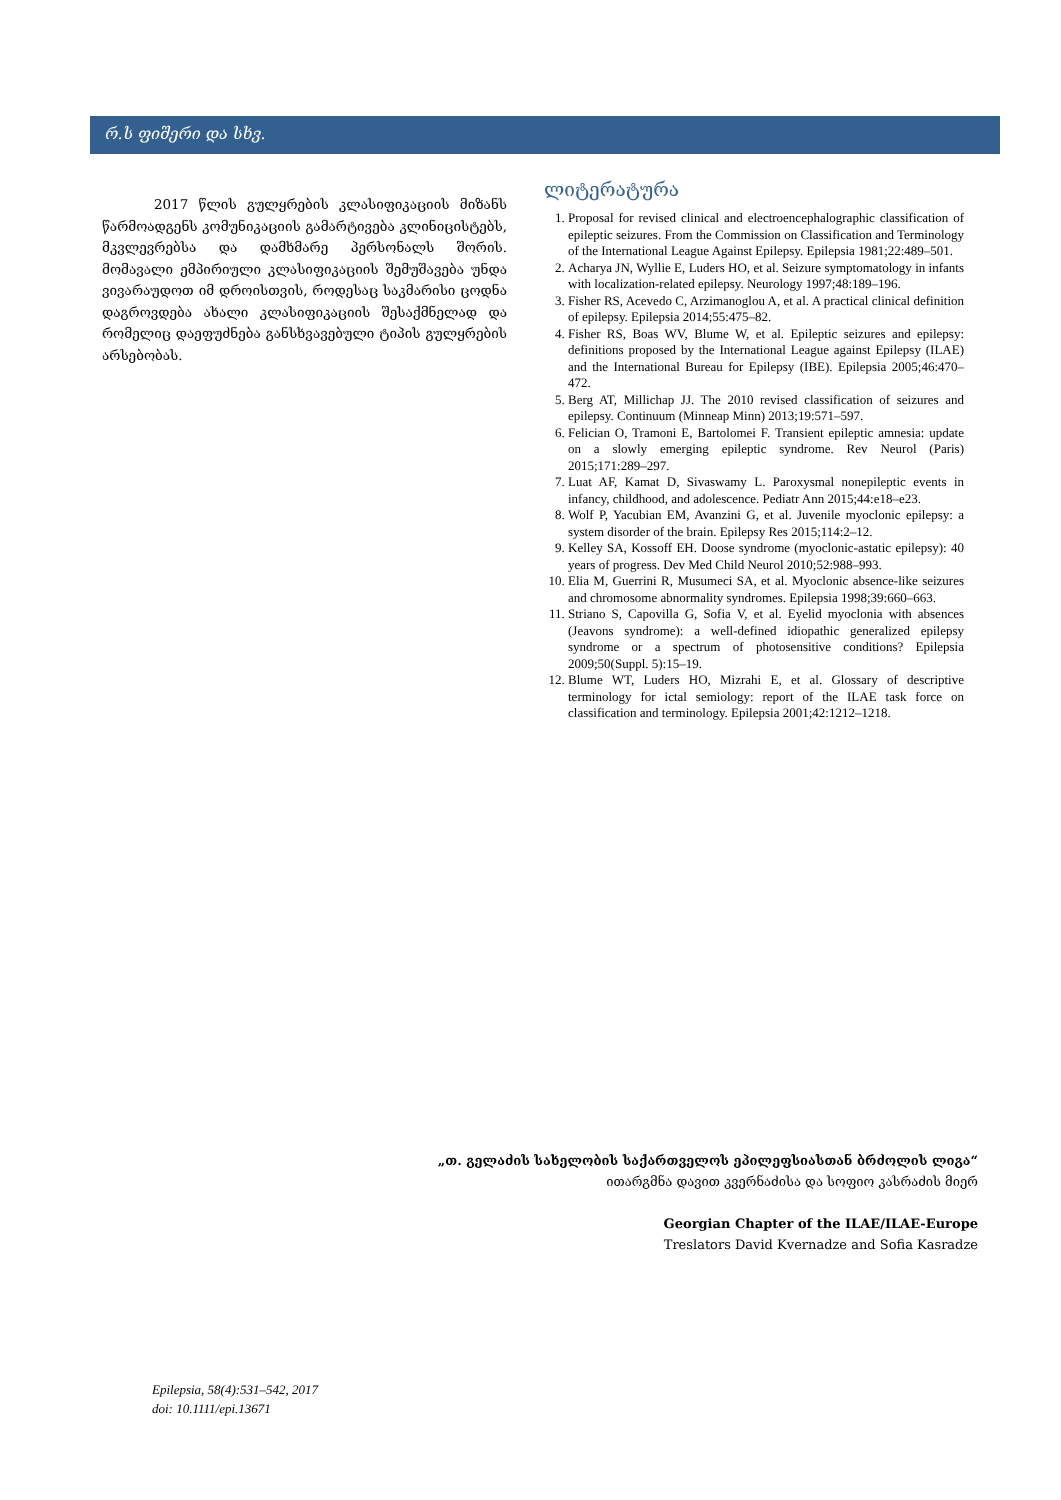რ.ს ფიშერი და სხვ.
2017 წლის გულყრების კლასიფიკაციის მიზანს წარმოადგენს კომუნიკაციის გამარტივება კლინიცისტებს, მკვლევრებსა და დამხმარე პერსონალს შორის. მომავალი ემპირიული კლასიფიკაციის შემუშავება უნდა ვივარაუდოთ იმ დროისთვის, როდესაც საკმარისი ცოდნა დაგროვდება ახალი კლასიფიკაციის შესაქმნელად და რომელიც დაეფუძნება განსხვავებული ტიპის გულყრების არსებობას.
ლიტერატურა
1. Proposal for revised clinical and electroencephalographic classification of epileptic seizures. From the Commission on Classification and Terminology of the International League Against Epilepsy. Epilepsia 1981;22:489–501.
2. Acharya JN, Wyllie E, Luders HO, et al. Seizure symptomatology in infants with localization-related epilepsy. Neurology 1997;48:189–196.
3. Fisher RS, Acevedo C, Arzimanoglou A, et al. A practical clinical definition of epilepsy. Epilepsia 2014;55:475–82.
4. Fisher RS, Boas WV, Blume W, et al. Epileptic seizures and epilepsy: definitions proposed by the International League against Epilepsy (ILAE) and the International Bureau for Epilepsy (IBE). Epilepsia 2005;46:470–472.
5. Berg AT, Millichap JJ. The 2010 revised classification of seizures and epilepsy. Continuum (Minneap Minn) 2013;19:571–597.
6. Felician O, Tramoni E, Bartolomei F. Transient epileptic amnesia: update on a slowly emerging epileptic syndrome. Rev Neurol (Paris) 2015;171:289–297.
7. Luat AF, Kamat D, Sivaswamy L. Paroxysmal nonepileptic events in infancy, childhood, and adolescence. Pediatr Ann 2015;44:e18–e23.
8. Wolf P, Yacubian EM, Avanzini G, et al. Juvenile myoclonic epilepsy: a system disorder of the brain. Epilepsy Res 2015;114:2–12.
9. Kelley SA, Kossoff EH. Doose syndrome (myoclonic-astatic epilepsy): 40 years of progress. Dev Med Child Neurol 2010;52:988–993.
10. Elia M, Guerrini R, Musumeci SA, et al. Myoclonic absence-like seizures and chromosome abnormality syndromes. Epilepsia 1998;39:660–663.
11. Striano S, Capovilla G, Sofia V, et al. Eyelid myoclonia with absences (Jeavons syndrome): a well-defined idiopathic generalized epilepsy syndrome or a spectrum of photosensitive conditions? Epilepsia 2009;50(Suppl. 5):15–19.
12. Blume WT, Luders HO, Mizrahi E, et al. Glossary of descriptive terminology for ictal semiology: report of the ILAE task force on classification and terminology. Epilepsia 2001;42:1212–1218.
„თ. გელაძის სახელობის საქართველოს ეპილეფსიასთან ბრძოლის ლიგა“
ითარგმნა დავით კვერნაძისა და სოფიო კასრაძის მიერ
Georgian Chapter of the ILAE/ILAE-Europe
Treslators David Kvernadze and Sofia Kasradze
Epilepsia, 58(4):531–542, 2017
doi: 10.1111/epi.13671